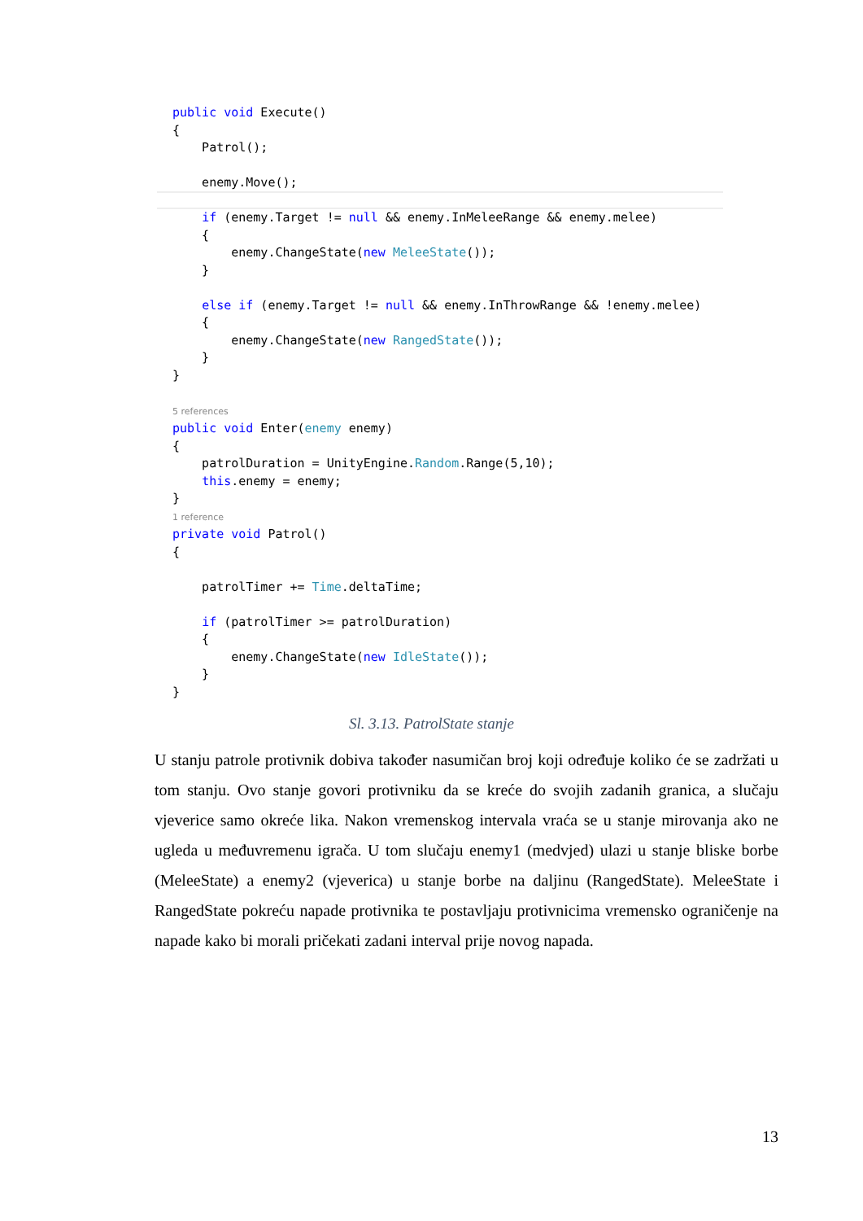public void Execute()
{
    Patrol();

    enemy.Move();

    if (enemy.Target != null && enemy.InMeleeRange && enemy.melee)
    {
        enemy.ChangeState(new MeleeState());
    }

    else if (enemy.Target != null && enemy.InThrowRange && !enemy.melee)
    {
        enemy.ChangeState(new RangedState());
    }
}

5 references
public void Enter(enemy enemy)
{
    patrolDuration = UnityEngine.Random.Range(5,10);
    this.enemy = enemy;
}
1 reference
private void Patrol()
{

    patrolTimer += Time.deltaTime;

    if (patrolTimer >= patrolDuration)
    {
        enemy.ChangeState(new IdleState());
    }
}
Sl. 3.13. PatrolState stanje
U stanju patrole protivnik dobiva također nasumičan broj koji određuje koliko će se zadržati u tom stanju. Ovo stanje govori protivniku da se kreće do svojih zadanih granica, a slučaju vjeverice samo okreće lika. Nakon vremenskog intervala vraća se u stanje mirovanja ako ne ugleda u međuvremenu igrača. U tom slučaju enemy1 (medvjed) ulazi u stanje bliske borbe (MeleeState) a enemy2 (vjeverica) u stanje borbe na daljinu (RangedState). MeleeState i RangedState pokreću napade protivnika te postavljaju protivnicima vremensko ograničenje na napade kako bi morali pričekati zadani interval prije novog napada.
13